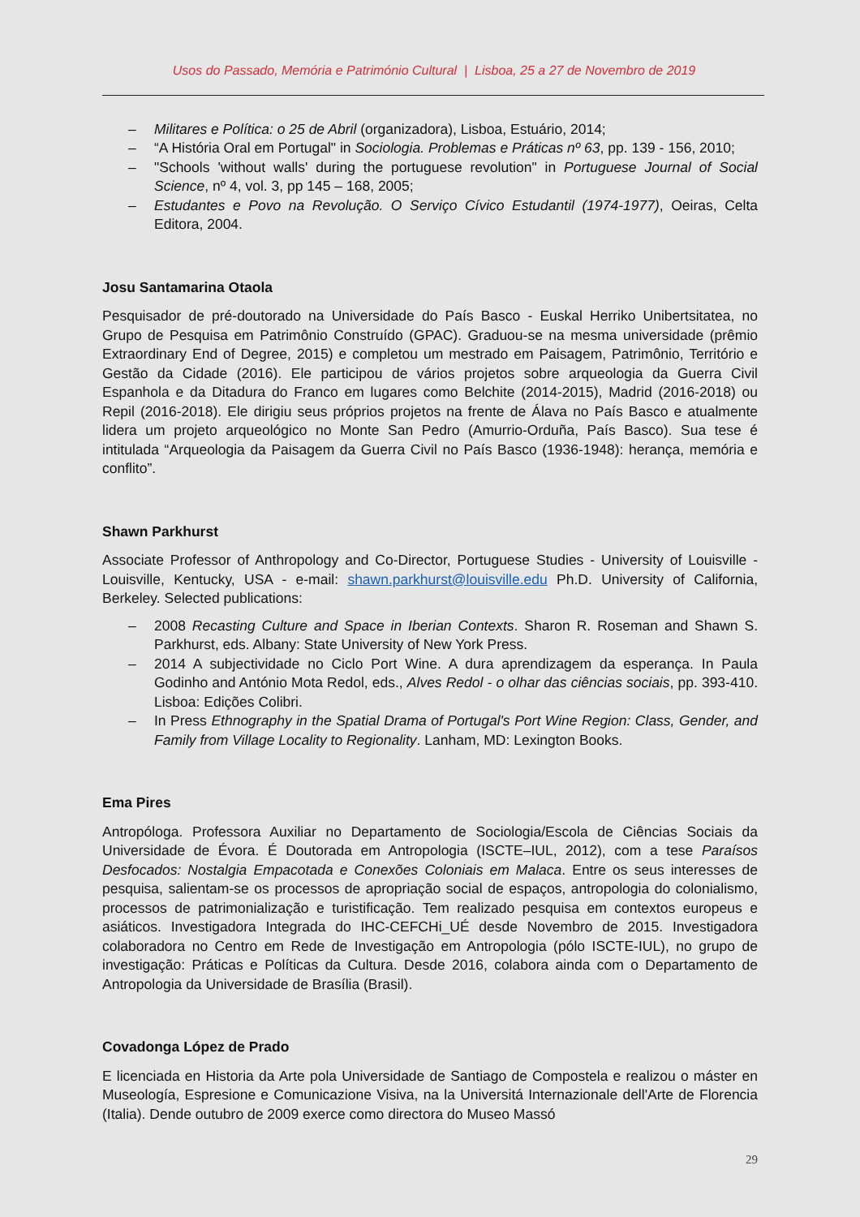Usos do Passado, Memória e Património Cultural | Lisboa, 25 a 27 de Novembro de 2019
– Militares e Política: o 25 de Abril (organizadora), Lisboa, Estuário, 2014;
– “A História Oral em Portugal" in Sociologia. Problemas e Práticas nº 63, pp. 139 - 156, 2010;
– "Schools 'without walls' during the portuguese revolution" in Portuguese Journal of Social Science, nº 4, vol. 3, pp 145 – 168, 2005;
– Estudantes e Povo na Revolução. O Serviço Cívico Estudantil (1974-1977), Oeiras, Celta Editora, 2004.
Josu Santamarina Otaola
Pesquisador de pré-doutorado na Universidade do País Basco - Euskal Herriko Unibertsitatea, no Grupo de Pesquisa em Patrimônio Construído (GPAC). Graduou-se na mesma universidade (prêmio Extraordinary End of Degree, 2015) e completou um mestrado em Paisagem, Patrimônio, Território e Gestão da Cidade (2016). Ele participou de vários projetos sobre arqueologia da Guerra Civil Espanhola e da Ditadura do Franco em lugares como Belchite (2014-2015), Madrid (2016-2018) ou Repil (2016-2018). Ele dirigiu seus próprios projetos na frente de Álava no País Basco e atualmente lidera um projeto arqueológico no Monte San Pedro (Amurrio-Orduña, País Basco). Sua tese é intitulada “Arqueologia da Paisagem da Guerra Civil no País Basco (1936-1948): herança, memória e conflito”.
Shawn Parkhurst
Associate Professor of Anthropology and Co-Director, Portuguese Studies - University of Louisville - Louisville, Kentucky, USA - e-mail: shawn.parkhurst@louisville.edu Ph.D. University of California, Berkeley. Selected publications:
– 2008 Recasting Culture and Space in Iberian Contexts. Sharon R. Roseman and Shawn S. Parkhurst, eds. Albany: State University of New York Press.
– 2014 A subjectividade no Ciclo Port Wine. A dura aprendizagem da esperança. In Paula Godinho and António Mota Redol, eds., Alves Redol - o olhar das ciências sociais, pp. 393-410. Lisboa: Edições Colibri.
– In Press Ethnography in the Spatial Drama of Portugal's Port Wine Region: Class, Gender, and Family from Village Locality to Regionality. Lanham, MD: Lexington Books.
Ema Pires
Antropóloga. Professora Auxiliar no Departamento de Sociologia/Escola de Ciências Sociais da Universidade de Évora. É Doutorada em Antropologia (ISCTE–IUL, 2012), com a tese Paraísos Desfocados: Nostalgia Empacotada e Conexões Coloniais em Malaca. Entre os seus interesses de pesquisa, salientam-se os processos de apropriação social de espaços, antropologia do colonialismo, processos de patrimonialização e turistificação. Tem realizado pesquisa em contextos europeus e asiáticos. Investigadora Integrada do IHC-CEFCHi_UÉ desde Novembro de 2015. Investigadora colaboradora no Centro em Rede de Investigação em Antropologia (pólo ISCTE-IUL), no grupo de investigação: Práticas e Políticas da Cultura. Desde 2016, colabora ainda com o Departamento de Antropologia da Universidade de Brasília (Brasil).
Covadonga López de Prado
E licenciada en Historia da Arte pola Universidade de Santiago de Compostela e realizou o máster en Museología, Espresione e Comunicazione Visiva, na la Universitá Internazionale dell'Arte de Florencia (Italia). Dende outubro de 2009 exerce como directora do Museo Massó
29